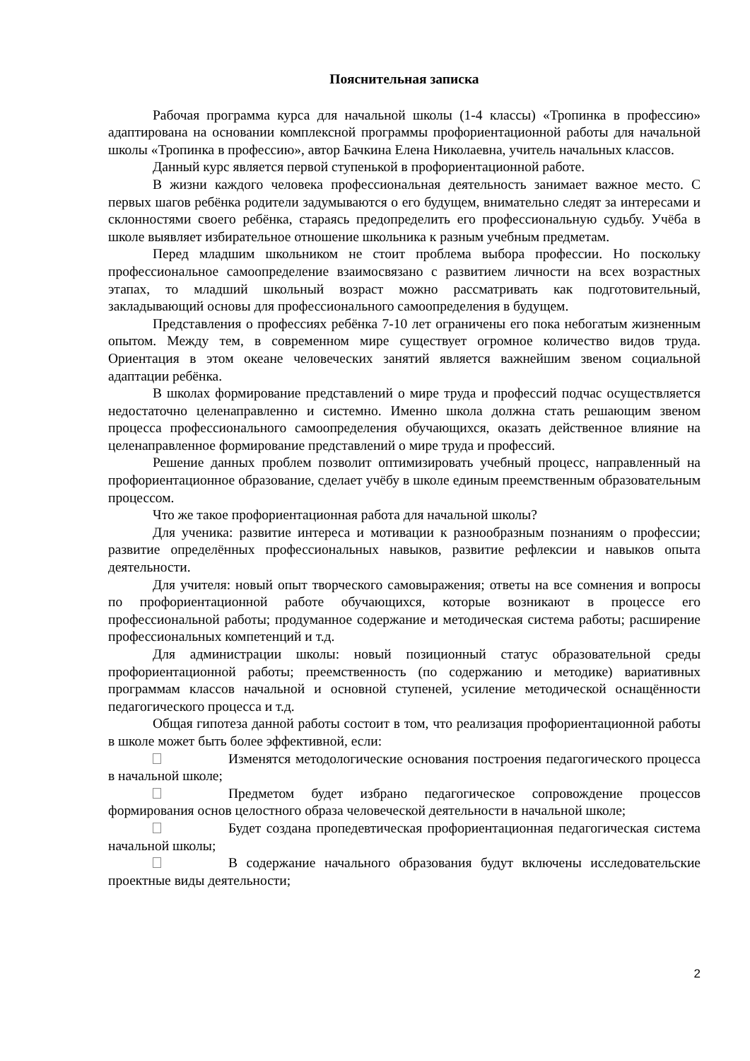Пояснительная записка
Рабочая программа курса для начальной школы (1-4 классы) «Тропинка в профессию» адаптирована на основании комплексной программы профориентационной работы для начальной школы «Тропинка в профессию», автор Бачкина Елена Николаевна, учитель начальных классов.
Данный курс является первой ступенькой в профориентационной работе.
В жизни каждого человека профессиональная деятельность занимает важное место. С первых шагов ребёнка родители задумываются о его будущем, внимательно следят за интересами и склонностями своего ребёнка, стараясь предопределить его профессиональную судьбу. Учёба в школе выявляет избирательное отношение школьника к разным учебным предметам.
Перед младшим школьником не стоит проблема выбора профессии. Но поскольку профессиональное самоопределение взаимосвязано с развитием личности на всех возрастных этапах, то младший школьный возраст можно рассматривать как подготовительный, закладывающий основы для профессионального самоопределения в будущем.
Представления о профессиях ребёнка 7-10 лет ограничены его пока небогатым жизненным опытом. Между тем, в современном мире существует огромное количество видов труда. Ориентация в этом океане человеческих занятий является важнейшим звеном социальной адаптации ребёнка.
В школах формирование представлений о мире труда и профессий подчас осуществляется недостаточно целенаправленно и системно. Именно школа должна стать решающим звеном процесса профессионального самоопределения обучающихся, оказать действенное влияние на целенаправленное формирование представлений о мире труда и профессий.
Решение данных проблем позволит оптимизировать учебный процесс, направленный на профориентационное образование, сделает учёбу в школе единым преемственным образовательным процессом.
Что же такое профориентационная работа для начальной школы?
Для ученика: развитие интереса и мотивации к разнообразным познаниям о профессии; развитие определённых профессиональных навыков, развитие рефлексии и навыков опыта деятельности.
Для учителя: новый опыт творческого самовыражения; ответы на все сомнения и вопросы по профориентационной работе обучающихся, которые возникают в процессе его профессиональной работы; продуманное содержание и методическая система работы; расширение профессиональных компетенций и т.д.
Для администрации школы: новый позиционный статус образовательной среды профориентационной работы; преемственность (по содержанию и методике) вариативных программам классов начальной и основной ступеней, усиление методической оснащённости педагогического процесса и т.д.
Общая гипотеза данной работы состоит в том, что реализация профориентационной работы в школе может быть более эффективной, если:
Изменятся методологические основания построения педагогического процесса в начальной школе;
Предметом будет избрано педагогическое сопровождение процессов формирования основ целостного образа человеческой деятельности в начальной школе;
Будет создана пропедевтическая профориентационная педагогическая система начальной школы;
В содержание начального образования будут включены исследовательские проектные виды деятельности;
2